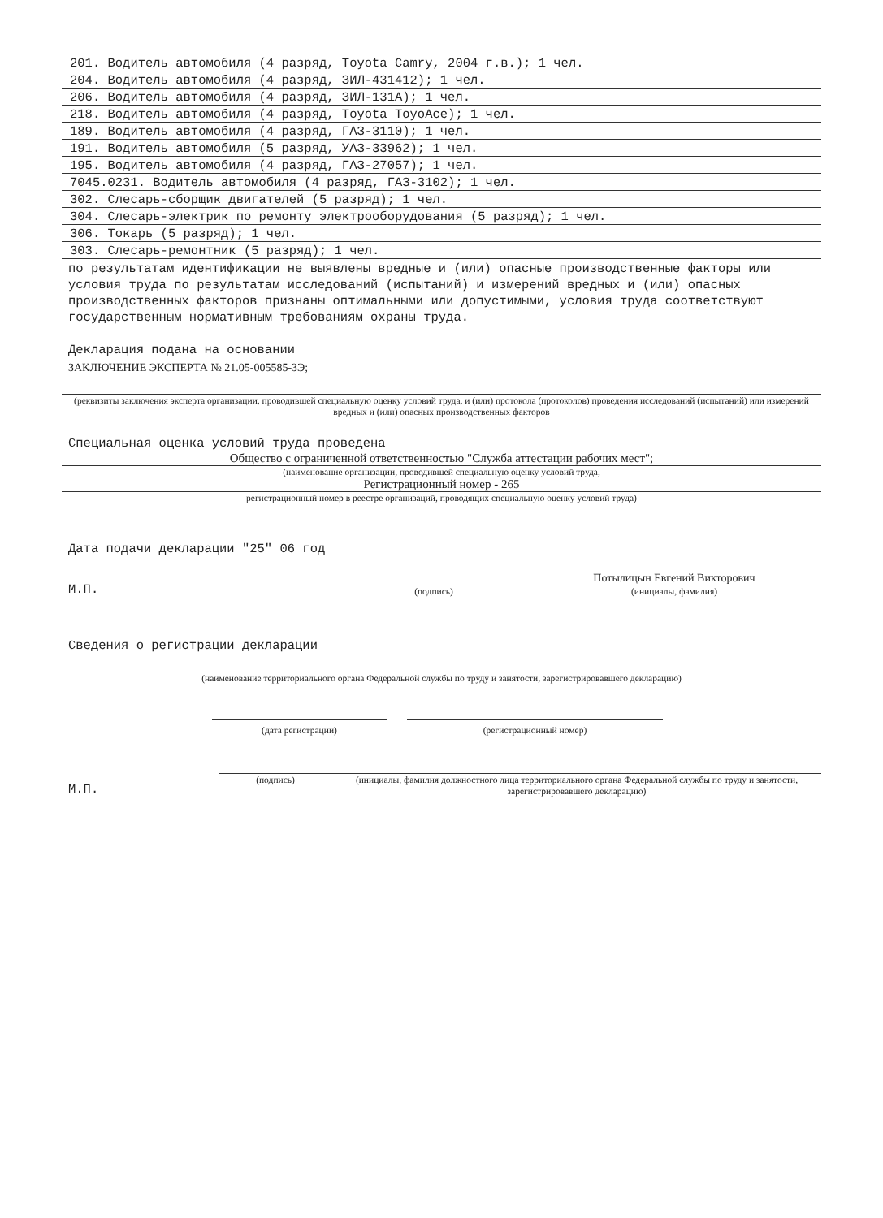201. Водитель автомобиля (4 разряд, Toyota Camry, 2004 г.в.); 1 чел.
204. Водитель автомобиля (4 разряд, ЗИЛ-431412); 1 чел.
206. Водитель автомобиля (4 разряд, ЗИЛ-131А); 1 чел.
218. Водитель автомобиля (4 разряд, Toyota ToyoAce); 1 чел.
189. Водитель автомобиля (4 разряд, ГАЗ-3110); 1 чел.
191. Водитель автомобиля (5 разряд, УАЗ-33962); 1 чел.
195. Водитель автомобиля (4 разряд, ГАЗ-27057); 1 чел.
7045.0231. Водитель автомобиля (4 разряд, ГАЗ-3102); 1 чел.
302. Слесарь-сборщик двигателей (5 разряд); 1 чел.
304. Слесарь-электрик по ремонту электрооборудования (5 разряд); 1 чел.
306. Токарь (5 разряд); 1 чел.
303. Слесарь-ремонтник (5 разряд); 1 чел.
по результатам идентификации не выявлены вредные и (или) опасные производственные факторы или условия труда по результатам исследований (испытаний) и измерений вредных и (или) опасных производственных факторов признаны оптимальными или допустимыми, условия труда соответствуют государственным нормативным требованиям охраны труда.
Декларация подана на основании
ЗАКЛЮЧЕНИЕ ЭКСПЕРТА № 21.05-005585-ЗЭ;
(реквизиты заключения эксперта организации, проводившей специальную оценку условий труда, и (или) протокола (протоколов) проведения исследований (испытаний) или измерений вредных и (или) опасных производственных факторов
Специальная оценка условий труда проведена
Общество с ограниченной ответственностью "Служба аттестации рабочих мест";
(наименование организации, проводившей специальную оценку условий труда,
Регистрационный номер - 265
регистрационный номер в реестре организаций, проводящих специальную оценку условий труда)
Дата подачи декларации "25" 06 год
М.П.
(подпись)
Потылицын Евгений Викторович
(инициалы, фамилия)
Сведения о регистрации декларации
(наименование территориального органа Федеральной службы по труду и занятости, зарегистрировавшего декларацию)
(дата регистрации)
(регистрационный номер)
М.П.
(подпись) (инициалы, фамилия должностного лица территориального органа Федеральной службы по труду и занятости, зарегистрировавшего декларацию)